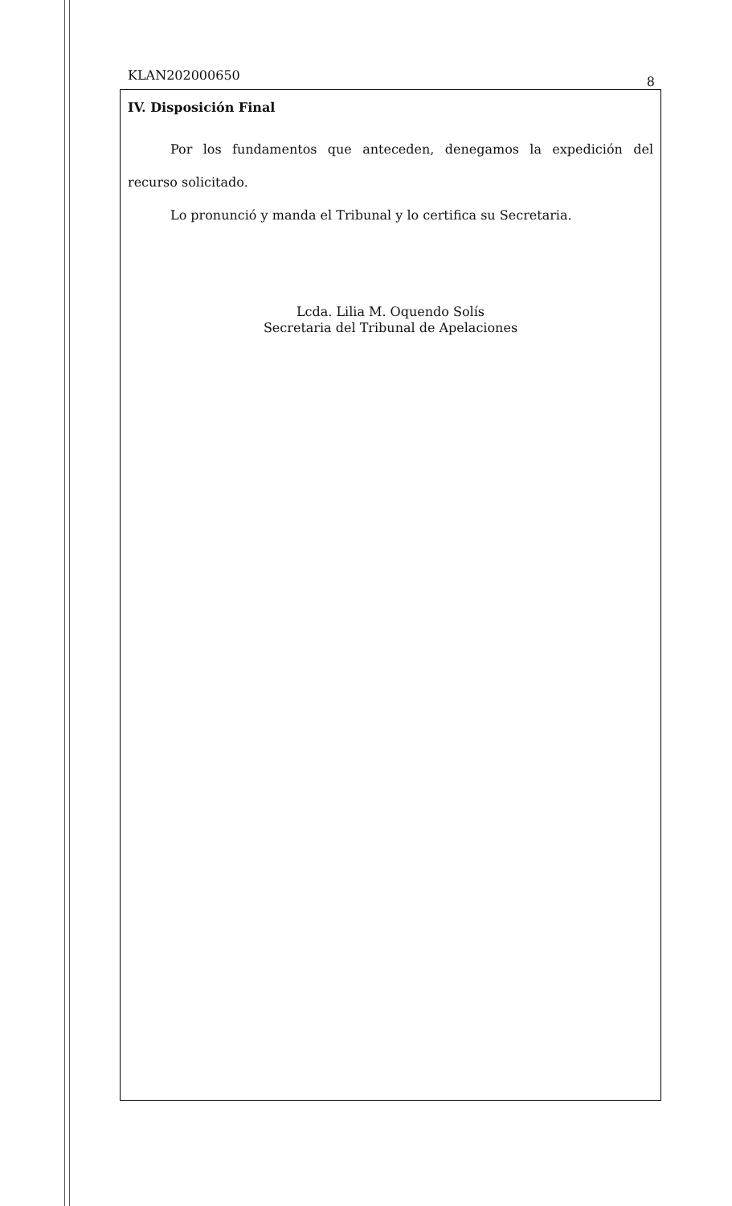KLAN202000650 8
IV. Disposición Final
Por los fundamentos que anteceden, denegamos la expedición del recurso solicitado.
Lo pronunció y manda el Tribunal y lo certifica su Secretaria.
Lcda. Lilia M. Oquendo Solís
Secretaria del Tribunal de Apelaciones